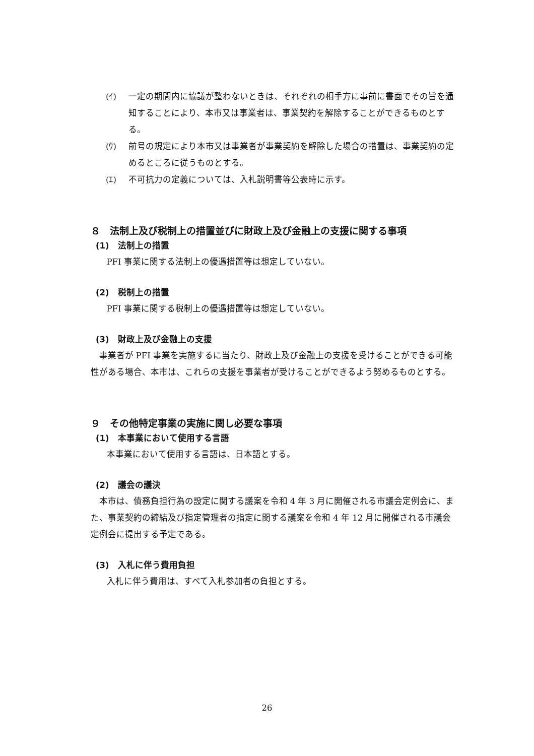(ｲ) 一定の期間内に協議が整わないときは、それぞれの相手方に事前に書面でその旨を通知することにより、本市又は事業者は、事業契約を解除することができるものとする。
(ｳ) 前号の規定により本市又は事業者が事業契約を解除した場合の措置は、事業契約の定めるところに従うものとする。
(ｴ) 不可抗力の定義については、入札説明書等公表時に示す。
８　法制上及び税制上の措置並びに財政上及び金融上の支援に関する事項
(1)　法制上の措置
PFI 事業に関する法制上の優遇措置等は想定していない。
(2)　税制上の措置
PFI 事業に関する税制上の優遇措置等は想定していない。
(3)　財政上及び金融上の支援
事業者が PFI 事業を実施するに当たり、財政上及び金融上の支援を受けることができる可能性がある場合、本市は、これらの支援を事業者が受けることができるよう努めるものとする。
９　その他特定事業の実施に関し必要な事項
(1)　本事業において使用する言語
本事業において使用する言語は、日本語とする。
(2)　議会の議決
本市は、債務負担行為の設定に関する議案を令和 4 年 3 月に開催される市議会定例会に、また、事業契約の締結及び指定管理者の指定に関する議案を令和 4 年 12 月に開催される市議会定例会に提出する予定である。
(3)　入札に伴う費用負担
入札に伴う費用は、すべて入札参加者の負担とする。
26